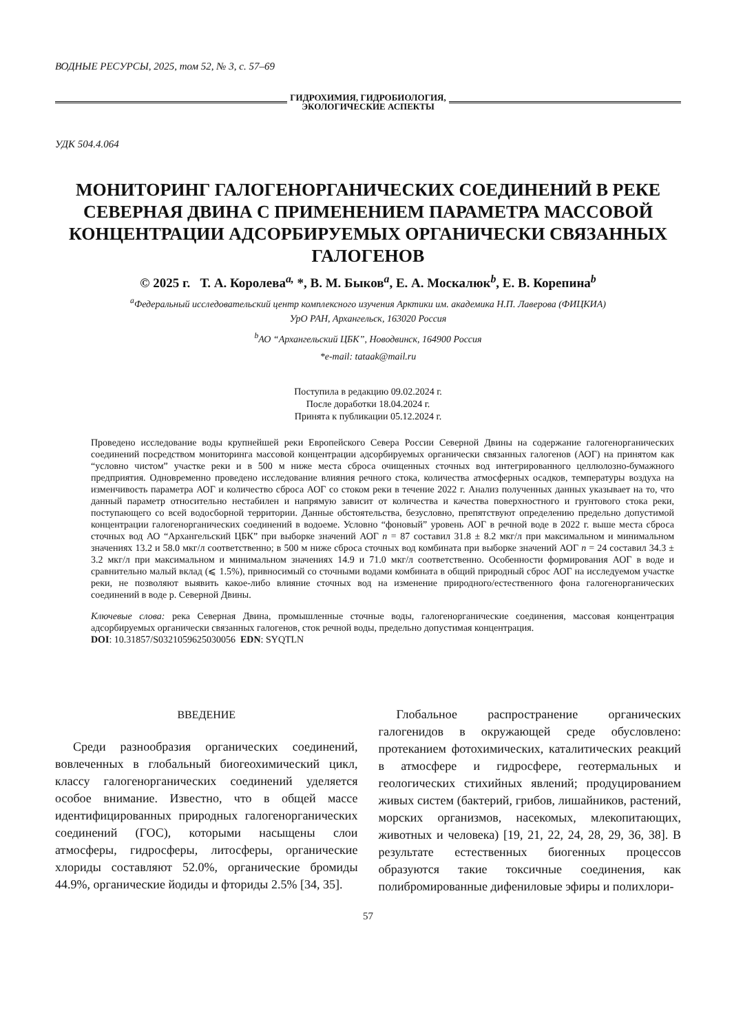ВОДНЫЕ РЕСУРСЫ, 2025, том 52, № 3, с. 57–69
ГИДРОХИМИЯ, ГИДРОБИОЛОГИЯ,
ЭКОЛОГИЧЕСКИЕ АСПЕКТЫ
УДК 504.4.064
МОНИТОРИНГ ГАЛОГЕНОРГАНИЧЕСКИХ СОЕДИНЕНИЙ В РЕКЕ СЕВЕРНАЯ ДВИНА С ПРИМЕНЕНИЕМ ПАРАМЕТРА МАССОВОЙ КОНЦЕНТРАЦИИ АДСОРБИРУЕМЫХ ОРГАНИЧЕСКИ СВЯЗАННЫХ ГАЛОГЕНОВ
© 2025 г. Т. А. Королева<sup>a,</sup> *, В. М. Быков<sup>a</sup>, Е. А. Москалюк<sup>b</sup>, Е. В. Корепина<sup>b</sup>
<sup>a</sup> Федеральный исследовательский центр комплексного изучения Арктики им. академика Н.П. Лаверова (ФИЦКИА)
УрО РАН, Архангельск, 163020 Россия
<sup>b</sup> АО “Архангельский ЦБК”, Новодвинск, 164900 Россия
*e-mail: tataak@mail.ru
Поступила в редакцию 09.02.2024 г.
После доработки 18.04.2024 г.
Принята к публикации 05.12.2024 г.
Проведено исследование воды крупнейшей реки Европейского Севера России Северной Двины на содержание галогенорганических соединений посредством мониторинга массовой концентрации адсорбируемых органически связанных галогенов (АОГ) на принятом как “условно чистом” участке реки и в 500 м ниже места сброса очищенных сточных вод интегрированного целлюлозно-бумажного предприятия. Одновременно проведено исследование влияния речного стока, количества атмосферных осадков, температуры воздуха на изменчивость параметра АОГ и количество сброса АОГ со стоком реки в течение 2022 г. Анализ полученных данных указывает на то, что данный параметр относительно нестабилен и напрямую зависит от количества и качества поверхностного и грунтового стока реки, поступающего со всей водосборной территории. Данные обстоятельства, безусловно, препятствуют определению предельно допустимой концентрации галогенорганических соединений в водоеме. Условно “фоновый” уровень АОГ в речной воде в 2022 г. выше места сброса сточных вод АО “Архангельский ЦБК” при выборке значений АОГ n = 87 составил 31.8 ± 8.2 мкг/л при максимальном и минимальном значениях 13.2 и 58.0 мкг/л соответственно; в 500 м ниже сброса сточных вод комбината при выборке значений АОГ n = 24 составил 34.3 ± 3.2 мкг/л при максимальном и минимальном значениях 14.9 и 71.0 мкг/л соответственно. Особенности формирования АОГ в воде и сравнительно малый вклад (⩽ 1.5%), привносимый со сточными водами комбината в общий природный сброс АОГ на исследуемом участке реки, не позволяют выявить какое-либо влияние сточных вод на изменение природного/естественного фона галогенорганических соединений в воде р. Северной Двины.
Ключевые слова: река Северная Двина, промышленные сточные воды, галогенорганические соединения, массовая концентрация адсорбируемых органически связанных галогенов, сток речной воды, предельно допустимая концентрация.
DOI: 10.31857/S0321059625030056 EDN: SYQTLN
ВВЕДЕНИЕ
Среди разнообразия органических соединений, вовлеченных в глобальный биогеохимический цикл, классу галогенорганических соединений уделяется особое внимание. Известно, что в общей массе идентифицированных природных галогенорганических соединений (ГОС), которыми насыщены слои атмосферы, гидросферы, литосферы, органические хлориды составляют 52.0%, органические бромиды 44.9%, органические йодиды и фториды 2.5% [34, 35].
Глобальное распространение органических галогенидов в окружающей среде обусловлено: протеканием фотохимических, каталитических реакций в атмосфере и гидросфере, геотермальных и геологических стихийных явлений; продуцированием живых систем (бактерий, грибов, лишайников, растений, морских организмов, насекомых, млекопитающих, животных и человека) [19, 21, 22, 24, 28, 29, 36, 38]. В результате естественных биогенных процессов образуются такие токсичные соединения, как полибромированные дифениловые эфиры и полихлори-
57